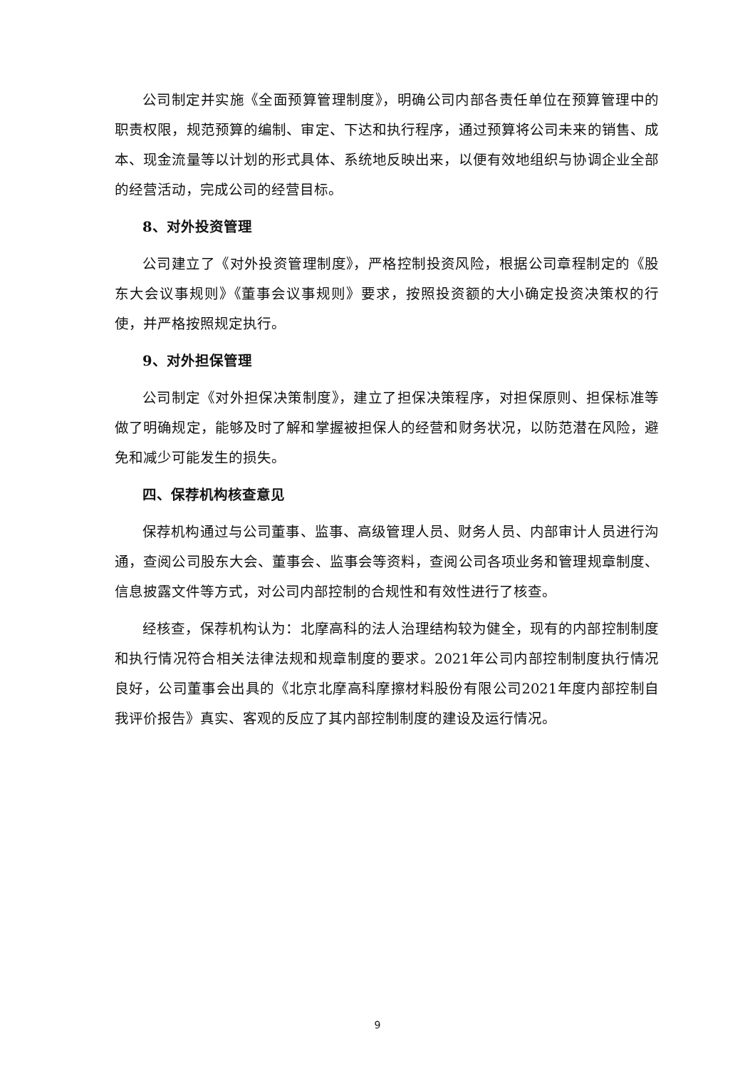公司制定并实施《全面预算管理制度》，明确公司内部各责任单位在预算管理中的职责权限，规范预算的编制、审定、下达和执行程序，通过预算将公司未来的销售、成本、现金流量等以计划的形式具体、系统地反映出来，以便有效地组织与协调企业全部的经营活动，完成公司的经营目标。
8、对外投资管理
公司建立了《对外投资管理制度》，严格控制投资风险，根据公司章程制定的《股东大会议事规则》《董事会议事规则》要求，按照投资额的大小确定投资决策权的行使，并严格按照规定执行。
9、对外担保管理
公司制定《对外担保决策制度》，建立了担保决策程序，对担保原则、担保标准等做了明确规定，能够及时了解和掌握被担保人的经营和财务状况，以防范潜在风险，避免和减少可能发生的损失。
四、保荐机构核查意见
保荐机构通过与公司董事、监事、高级管理人员、财务人员、内部审计人员进行沟通，查阅公司股东大会、董事会、监事会等资料，查阅公司各项业务和管理规章制度、信息披露文件等方式，对公司内部控制的合规性和有效性进行了核查。
经核查，保荐机构认为：北摩高科的法人治理结构较为健全，现有的内部控制制度和执行情况符合相关法律法规和规章制度的要求。2021年公司内部控制制度执行情况良好，公司董事会出具的《北京北摩高科摩擦材料股份有限公司2021年度内部控制自我评价报告》真实、客观的反应了其内部控制制度的建设及运行情况。
9